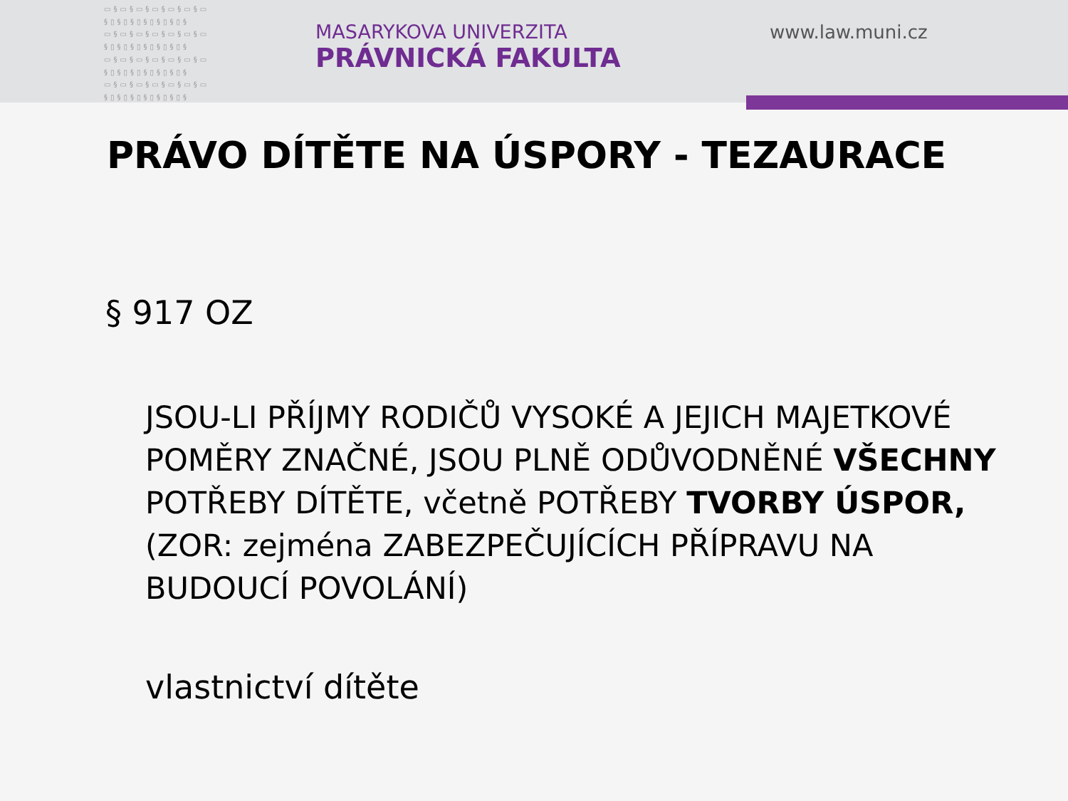▭§▭§▭§▭§▭§▭§▭ §▯§▯§▯§▯§▯§▯§ ▭§▭§▭§▭§▭§▭§▭ §▯§▯§▯§▯§▯§▯§ ▭§▭§▭§▭§▭§▭§▭ §▯§▯§▯§▯§▯§▯§ ▭§▭§▭§▭§▭§▭§▭ §▯§▯§▯§▯§▯§▯§
MASARYKOVA UNIVERZITA
PRÁVNICKÁ FAKULTA
www.law.muni.cz
PRÁVO DÍTĚTE NA ÚSPORY - TEZAURACE
§ 917 OZ
JSOU-LI PŘÍJMY RODIČŮ VYSOKÉ A JEJICH MAJETKOVÉ POMĚRY ZNAČNÉ, JSOU PLNĚ ODŮVODNĚNÉ VŠECHNY POTŘEBY DÍTĚTE, včetně POTŘEBY TVORBY ÚSPOR, (ZOR: zejména ZABEZPEČUJÍCÍCH PŘÍPRAVU NA BUDOUCÍ POVOLÁNÍ)
vlastnictví dítěte